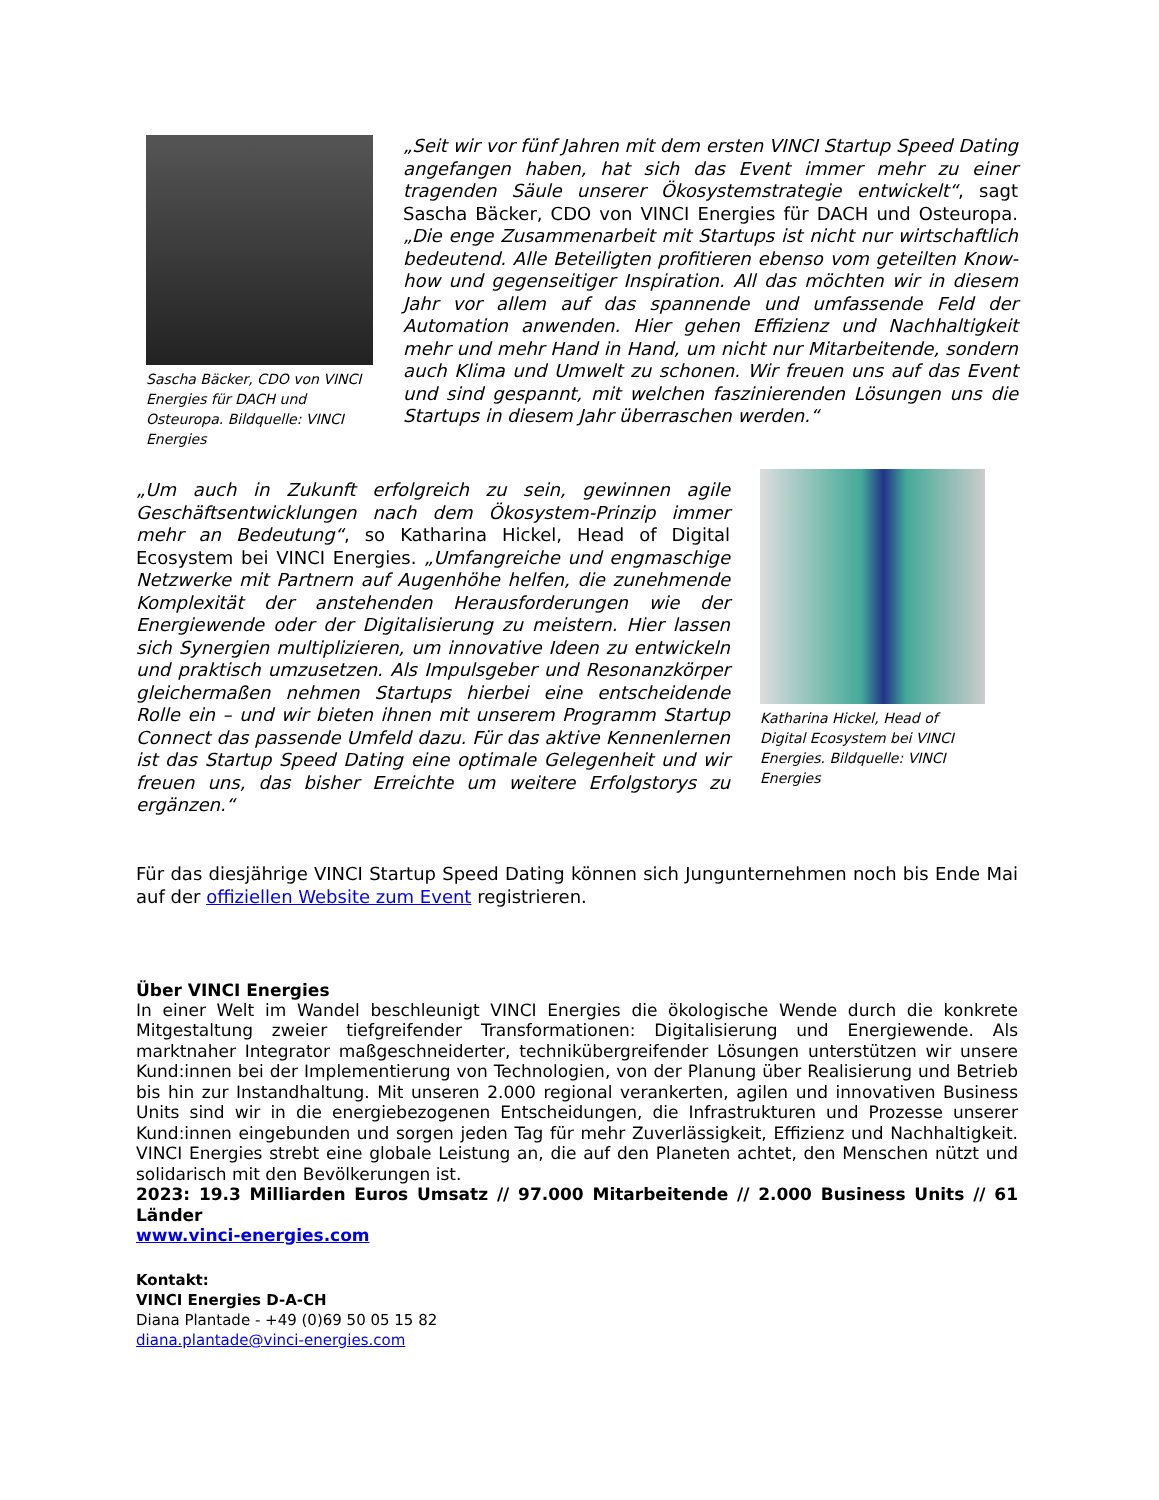Sascha Bäcker, CDO von VINCI Energies für DACH und Osteuropa. Bildquelle: VINCI Energies
„Seit wir vor fünf Jahren mit dem ersten VINCI Startup Speed Dating angefangen haben, hat sich das Event immer mehr zu einer tragenden Säule unserer Ökosystemstrategie entwickelt“, sagt Sascha Bäcker, CDO von VINCI Energies für DACH und Osteuropa. „Die enge Zusammenarbeit mit Startups ist nicht nur wirtschaftlich bedeutend. Alle Beteiligten profitieren ebenso vom geteilten Know-how und gegenseitiger Inspiration. All das möchten wir in diesem Jahr vor allem auf das spannende und umfassende Feld der Automation anwenden. Hier gehen Effizienz und Nachhaltigkeit mehr und mehr Hand in Hand, um nicht nur Mitarbeitende, sondern auch Klima und Umwelt zu schonen. Wir freuen uns auf das Event und sind gespannt, mit welchen faszinierenden Lösungen uns die Startups in diesem Jahr überraschen werden.“
„Um auch in Zukunft erfolgreich zu sein, gewinnen agile Geschäftsentwicklungen nach dem Ökosystem-Prinzip immer mehr an Bedeutung“, so Katharina Hickel, Head of Digital Ecosystem bei VINCI Energies. „Umfangreiche und engmaschige Netzwerke mit Partnern auf Augenhöhe helfen, die zunehmende Komplexität der anstehenden Herausforderungen wie der Energiewende oder der Digitalisierung zu meistern. Hier lassen sich Synergien multiplizieren, um innovative Ideen zu entwickeln und praktisch umzusetzen. Als Impulsgeber und Resonanzkörper gleichermaßen nehmen Startups hierbei eine entscheidende Rolle ein – und wir bieten ihnen mit unserem Programm Startup Connect das passende Umfeld dazu. Für das aktive Kennenlernen ist das Startup Speed Dating eine optimale Gelegenheit und wir freuen uns, das bisher Erreichte um weitere Erfolgstorys zu ergänzen.“
Katharina Hickel, Head of Digital Ecosystem bei VINCI Energies. Bildquelle: VINCI Energies
Für das diesjährige VINCI Startup Speed Dating können sich Jungunternehmen noch bis Ende Mai auf der offiziellen Website zum Event registrieren.
Über VINCI Energies
In einer Welt im Wandel beschleunigt VINCI Energies die ökologische Wende durch die konkrete Mitgestaltung zweier tiefgreifender Transformationen: Digitalisierung und Energiewende. Als marktnaher Integrator maßgeschneiderter, technikübergreifender Lösungen unterstützen wir unsere Kund:innen bei der Implementierung von Technologien, von der Planung über Realisierung und Betrieb bis hin zur Instandhaltung. Mit unseren 2.000 regional verankerten, agilen und innovativen Business Units sind wir in die energiebezogenen Entscheidungen, die Infrastrukturen und Prozesse unserer Kund:innen eingebunden und sorgen jeden Tag für mehr Zuverlässigkeit, Effizienz und Nachhaltigkeit. VINCI Energies strebt eine globale Leistung an, die auf den Planeten achtet, den Menschen nützt und solidarisch mit den Bevölkerungen ist.
2023: 19.3 Milliarden Euros Umsatz // 97.000 Mitarbeitende // 2.000 Business Units // 61 Länder
www.vinci-energies.com
Kontakt:
VINCI Energies D-A-CH
Diana Plantade - +49 (0)69 50 05 15 82
diana.plantade@vinci-energies.com